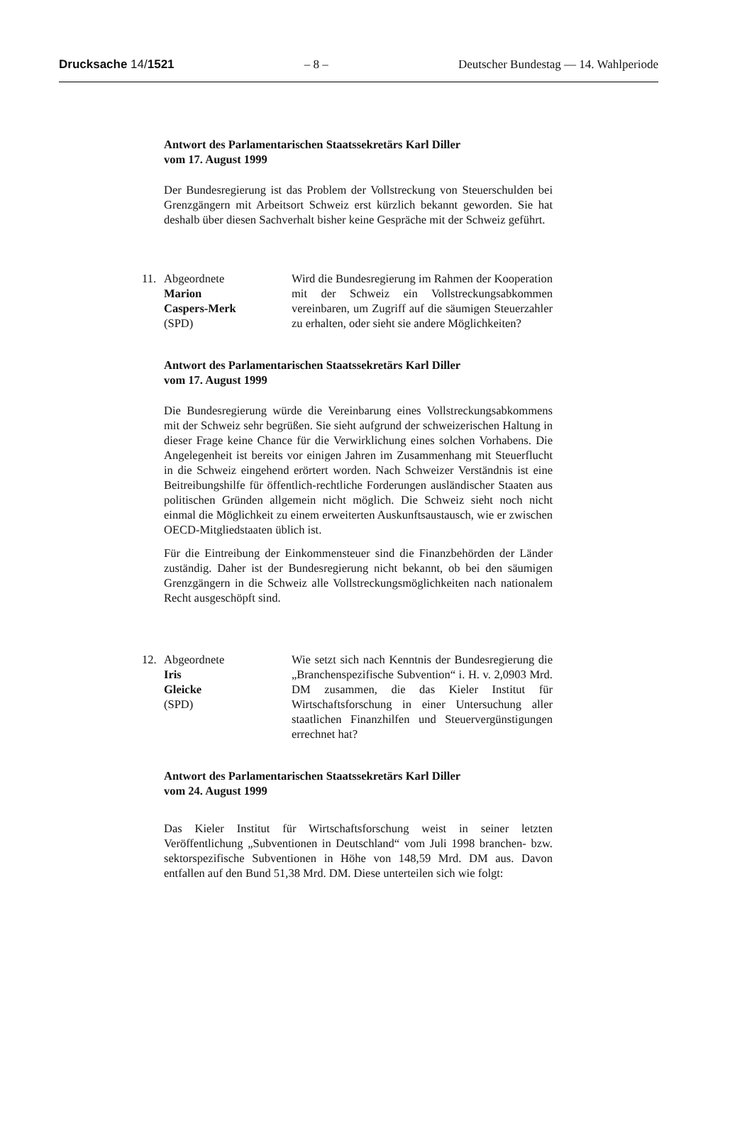Drucksache 14/1521 – 8 – Deutscher Bundestag — 14. Wahlperiode
Antwort des Parlamentarischen Staatssekretärs Karl Diller
vom 17. August 1999
Der Bundesregierung ist das Problem der Vollstreckung von Steuerschulden bei Grenzgängern mit Arbeitsort Schweiz erst kürzlich bekannt geworden. Sie hat deshalb über diesen Sachverhalt bisher keine Gespräche mit der Schweiz geführt.
11. Abgeordnete
Marion
Caspers-Merk
(SPD)
Wird die Bundesregierung im Rahmen der Kooperation mit der Schweiz ein Vollstreckungsabkommen vereinbaren, um Zugriff auf die säumigen Steuerzahler zu erhalten, oder sieht sie andere Möglichkeiten?
Antwort des Parlamentarischen Staatssekretärs Karl Diller
vom 17. August 1999
Die Bundesregierung würde die Vereinbarung eines Vollstreckungsabkommens mit der Schweiz sehr begrüßen. Sie sieht aufgrund der schweizerischen Haltung in dieser Frage keine Chance für die Verwirklichung eines solchen Vorhabens. Die Angelegenheit ist bereits vor einigen Jahren im Zusammenhang mit Steuerflucht in die Schweiz eingehend erörtert worden. Nach Schweizer Verständnis ist eine Beitreibungshilfe für öffentlich-rechtliche Forderungen ausländischer Staaten aus politischen Gründen allgemein nicht möglich. Die Schweiz sieht noch nicht einmal die Möglichkeit zu einem erweiterten Auskunftsaustausch, wie er zwischen OECD-Mitgliedstaaten üblich ist.
Für die Eintreibung der Einkommensteuer sind die Finanzbehörden der Länder zuständig. Daher ist der Bundesregierung nicht bekannt, ob bei den säumigen Grenzgängern in die Schweiz alle Vollstreckungsmöglichkeiten nach nationalem Recht ausgeschöpft sind.
12. Abgeordnete
Iris
Gleicke
(SPD)
Wie setzt sich nach Kenntnis der Bundesregierung die „Branchenspezifische Subvention“ i. H. v. 2,0903 Mrd. DM zusammen, die das Kieler Institut für Wirtschaftsforschung in einer Untersuchung aller staatlichen Finanzhilfen und Steuervergünstigungen errechnet hat?
Antwort des Parlamentarischen Staatssekretärs Karl Diller
vom 24. August 1999
Das Kieler Institut für Wirtschaftsforschung weist in seiner letzten Veröffentlichung „Subventionen in Deutschland“ vom Juli 1998 branchen- bzw. sektorspezifische Subventionen in Höhe von 148,59 Mrd. DM aus. Davon entfallen auf den Bund 51,38 Mrd. DM. Diese unterteilen sich wie folgt: